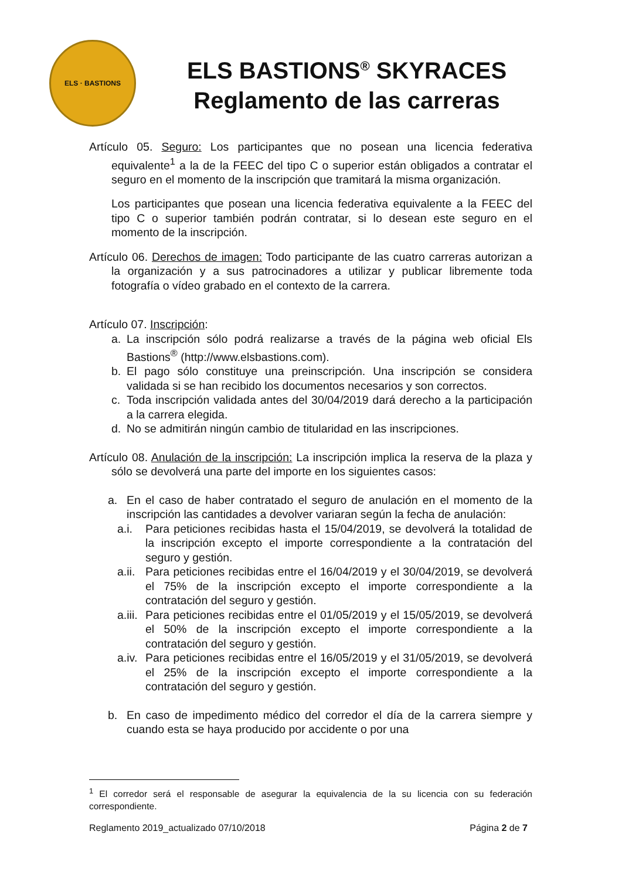ELS · BASTIONS
ELS BASTIONS<sup>®</sup> SKYRACES
Reglamento de las carreras
Artículo 05. Seguro: Los participantes que no posean una licencia federativa equivalente<sup>1</sup> a la de la FEEC del tipo C o superior están obligados a contratar el seguro en el momento de la inscripción que tramitará la misma organización.
Los participantes que posean una licencia federativa equivalente a la FEEC del tipo C o superior también podrán contratar, si lo desean este seguro en el momento de la inscripción.
Artículo 06. Derechos de imagen: Todo participante de las cuatro carreras autorizan a la organización y a sus patrocinadores a utilizar y publicar libremente toda fotografía o vídeo grabado en el contexto de la carrera.
Artículo 07. Inscripción:
a. La inscripción sólo podrá realizarse a través de la página web oficial Els Bastions<sup>®</sup> (http://www.elsbastions.com).
b. El pago sólo constituye una preinscripción. Una inscripción se considera validada si se han recibido los documentos necesarios y son correctos.
c. Toda inscripción validada antes del 30/04/2019 dará derecho a la participación a la carrera elegida.
d. No se admitirán ningún cambio de titularidad en las inscripciones.
Artículo 08. Anulación de la inscripción: La inscripción implica la reserva de la plaza y sólo se devolverá una parte del importe en los siguientes casos:
a. En el caso de haber contratado el seguro de anulación en el momento de la inscripción las cantidades a devolver variaran según la fecha de anulación:
a.i. Para peticiones recibidas hasta el 15/04/2019, se devolverá la totalidad de la inscripción excepto el importe correspondiente a la contratación del seguro y gestión.
a.ii. Para peticiones recibidas entre el 16/04/2019 y el 30/04/2019, se devolverá el 75% de la inscripción excepto el importe correspondiente a la contratación del seguro y gestión.
a.iii. Para peticiones recibidas entre el 01/05/2019 y el 15/05/2019, se devolverá el 50% de la inscripción excepto el importe correspondiente a la contratación del seguro y gestión.
a.iv. Para peticiones recibidas entre el 16/05/2019 y el 31/05/2019, se devolverá el 25% de la inscripción excepto el importe correspondiente a la contratación del seguro y gestión.
b. En caso de impedimento médico del corredor el día de la carrera siempre y cuando esta se haya producido por accidente o por una
<sup>1</sup> El corredor será el responsable de asegurar la equivalencia de la su licencia con su federación correspondiente.
Reglamento 2019_actualizado 07/10/2018 Página 2 de 7